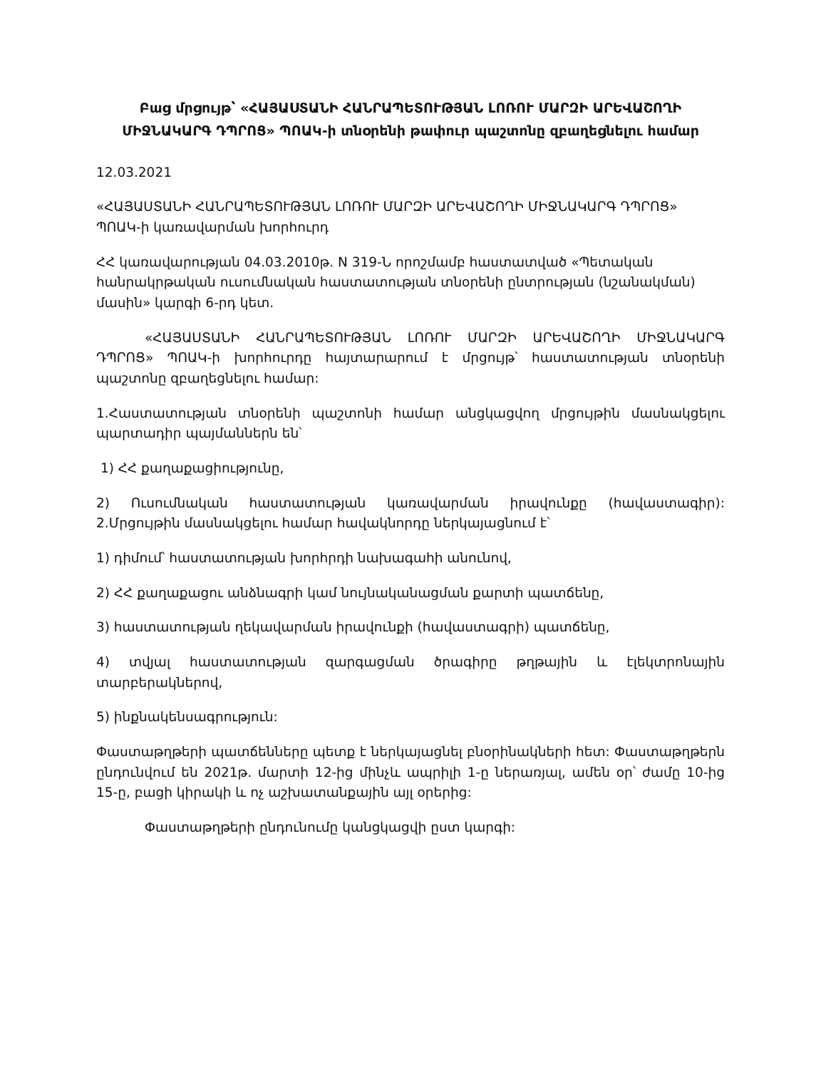Բաց մրցույթ՝ «ՀԱՅԱՍՏԱՆԻ ՀԱՆՐԱՊԵՏՈՒԹՅԱՆ ԼՈՌՈՒ ՄԱՐԶԻ ԱՐԵՎԱՇՈՂԻ ՄԻՋՆԱԿԱՐԳ ԴՊՐՈՑ» ՊՈԱԿ-ի տնօրենի թափուր պաշտոնը զբաղեցնելու համար
12.03.2021
«ՀԱՅԱՍՏԱՆԻ ՀԱՆՐԱՊԵՏՈՒԹՅԱՆ ԼՈՌՈՒ ՄԱՐԶԻ ԱՐԵՎԱՇՈՂԻ ՄԻՋՆԱԿԱՐԳ ԴՊՐՈՑ» ՊՈԱԿ-ի կառավարման խորհուրդ
ՀՀ կառավարության 04.03.2010թ. N 319-Ն որոշմամբ հաստատված «Պետական հանրակրթական ուսումնական հաստատության տնօրենի ընտրության (նշանակման) մասին» կարգի 6-րդ կետ.
«ՀԱՅԱՍՏԱՆԻ ՀԱՆՐԱՊԵՏՈՒԹՅԱՆ ԼՈՌՈՒ ՄԱՐԶԻ ԱՐԵՎԱՇՈՂԻ ՄԻՋՆԱԿԱՐԳ ԴՊՐՈՑ» ՊՈԱԿ-ի խորհուրդը հայտարարում է մրցույթ՝ հաստատության տնօրենի պաշտոնը զբաղեցնելու համար:
1.Հաստատության տնօրենի պաշտոնի համար անցկացվող մրցույթին մասնակցելու պարտադիր պայմաններն են՝
1) ՀՀ քաղաքացիությունը,
2) Ուսումնական հաստատության կառավարման իրավունքը (հավաստագիր): 2.Մրցույթին մասնակցելու համար հավակնորդը ներկայացնում է՝
1) դիմում՝ հաստատության խորհրդի նախագահի անունով,
2) ՀՀ քաղաքացու անձնագրի կամ նույնականացման քարտի պատճենը,
3) հաստատության ղեկավարման իրավունքի (հավաստագրի) պատճենը,
4) տվյալ հաստատության զարգացման ծրագիրը թղթային և էլեկտրոնային տարբերակներով,
5) ինքնակենսագրություն:
Փաստաթղթերի պատճենները պետք է ներկայացնել բնօրինակների հետ: Փաստաթղթերն ընդունվում են 2021թ. մարտի 12-ից մինչև ապրիլի 1-ը ներառյալ, ամեն օր՝ ժամը 10-ից 15-ը, բացի կիրակի և ոչ աշխատանքային այլ օրերից:
Փաստաթղթերի ընդունումը կանցկացվի ըստ կարգի: